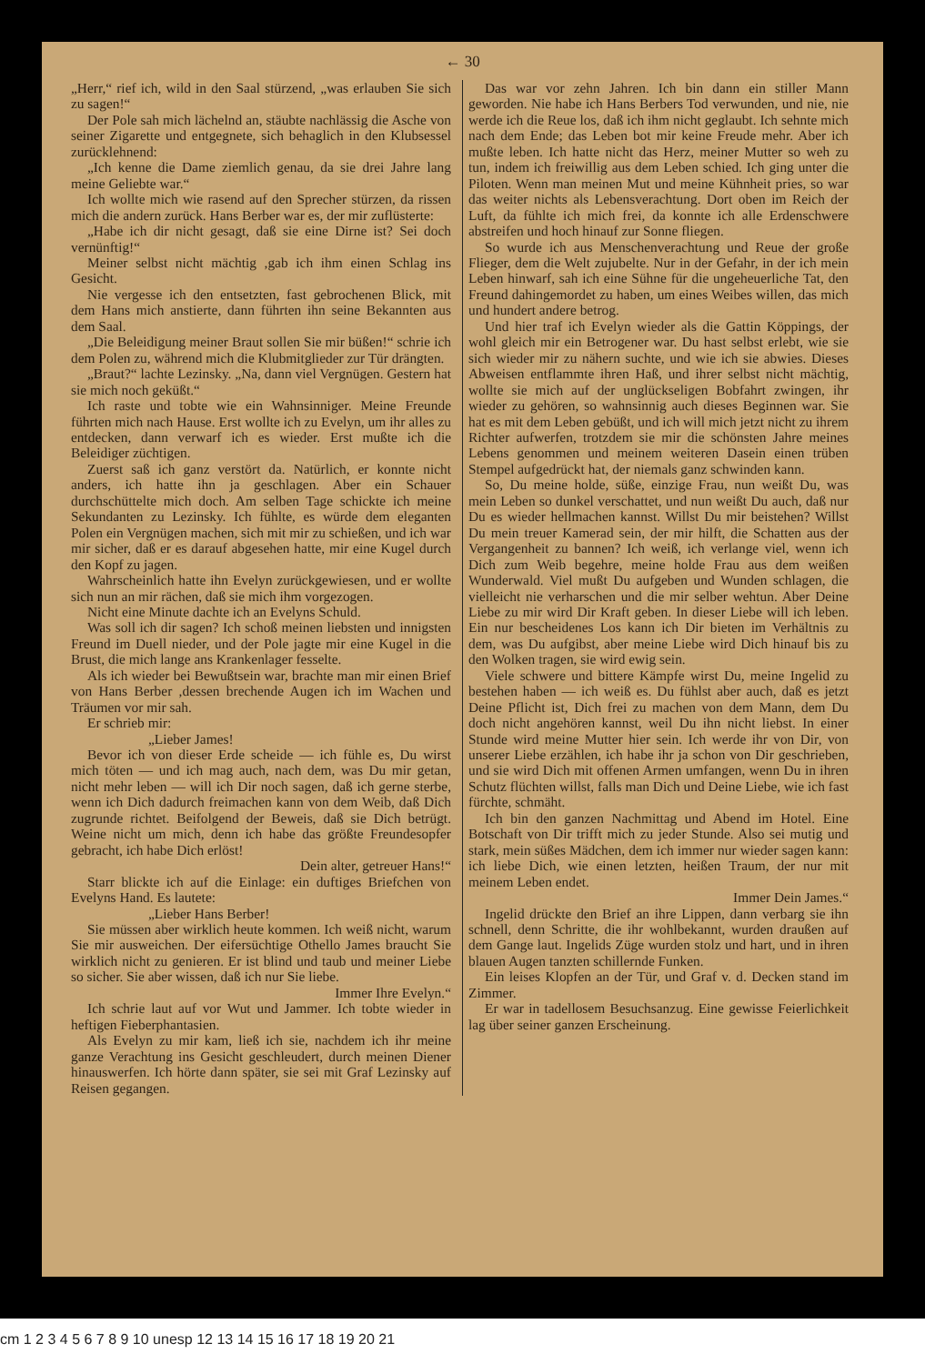← 30
„Herr,“ rief ich, wild in den Saal stürzend, „was erlauben Sie sich zu sagen!“
Der Pole sah mich lächelnd an, stäubte nachlässig die Asche von seiner Zigarette und entgegnete, sich behaglich in den Klubsessel zurücklehnend:
„Ich kenne die Dame ziemlich genau, da sie drei Jahre lang meine Geliebte war.“
Ich wollte mich wie rasend auf den Sprecher stürzen, da rissen mich die andern zurück. Hans Berber war es, der mir zuflüsterte:
„Habe ich dir nicht gesagt, daß sie eine Dirne ist? Sei doch vernünftig!“
Meiner selbst nicht mächtig ,gab ich ihm einen Schlag ins Gesicht.
Nie vergesse ich den entsetzten, fast gebrochenen Blick, mit dem Hans mich anstierte, dann führten ihn seine Bekannten aus dem Saal.
„Die Beleidigung meiner Braut sollen Sie mir büßen!“ schrie ich dem Polen zu, während mich die Klubmitglieder zur Tür drängten.
„Braut?“ lachte Lezinsky. „Na, dann viel Vergnügen. Gestern hat sie mich noch geküßt.“
Ich raste und tobte wie ein Wahnsinniger. Meine Freunde führten mich nach Hause. Erst wollte ich zu Evelyn, um ihr alles zu entdecken, dann verwarf ich es wieder. Erst mußte ich die Beleidiger züchtigen.
Zuerst saß ich ganz verstört da. Natürlich, er konnte nicht anders, ich hatte ihn ja geschlagen. Aber ein Schauer durchschüttelte mich doch. Am selben Tage schickte ich meine Sekundanten zu Lezinsky. Ich fühlte, es würde dem eleganten Polen ein Vergnügen machen, sich mit mir zu schießen, und ich war mir sicher, daß er es darauf abgesehen hatte, mir eine Kugel durch den Kopf zu jagen.
Wahrscheinlich hatte ihn Evelyn zurückgewiesen, und er wollte sich nun an mir rächen, daß sie mich ihm vorgezogen.
Nicht eine Minute dachte ich an Evelyns Schuld.
Was soll ich dir sagen? Ich schoß meinen liebsten und innigsten Freund im Duell nieder, und der Pole jagte mir eine Kugel in die Brust, die mich lange ans Krankenlager fesselte.
Als ich wieder bei Bewußtsein war, brachte man mir einen Brief von Hans Berber ,dessen brechende Augen ich im Wachen und Träumen vor mir sah.
Er schrieb mir:
„Lieber James!
Bevor ich von dieser Erde scheide — ich fühle es, Du wirst mich töten — und ich mag auch, nach dem, was Du mir getan, nicht mehr leben — will ich Dir noch sagen, daß ich gerne sterbe, wenn ich Dich dadurch freimachen kann von dem Weib, daß Dich zugrunde richtet. Beifolgend der Beweis, daß sie Dich betrügt. Weine nicht um mich, denn ich habe das größte Freundesopfer gebracht, ich habe Dich erlöst!
Dein alter, getreuer Hans!“
Starr blickte ich auf die Einlage: ein duftiges Briefchen von Evelyns Hand. Es lautete:
„Lieber Hans Berber!
Sie müssen aber wirklich heute kommen. Ich weiß nicht, warum Sie mir ausweichen. Der eifersüchtige Othello James braucht Sie wirklich nicht zu genieren. Er ist blind und taub und meiner Liebe so sicher. Sie aber wissen, daß ich nur Sie liebe.
Immer Ihre Evelyn.“
Ich schrie laut auf vor Wut und Jammer. Ich tobte wieder in heftigen Fieberphantasien.
Als Evelyn zu mir kam, ließ ich sie, nachdem ich ihr meine ganze Verachtung ins Gesicht geschleudert, durch meinen Diener hinauswerfen. Ich hörte dann später, sie sei mit Graf Lezinsky auf Reisen gegangen.
Das war vor zehn Jahren. Ich bin dann ein stiller Mann geworden. Nie habe ich Hans Berbers Tod verwunden, und nie, nie werde ich die Reue los, daß ich ihm nicht geglaubt. Ich sehnte mich nach dem Ende; das Leben bot mir keine Freude mehr. Aber ich mußte leben. Ich hatte nicht das Herz, meiner Mutter so weh zu tun, indem ich freiwillig aus dem Leben schied. Ich ging unter die Piloten. Wenn man meinen Mut und meine Kühnheit pries, so war das weiter nichts als Lebensverachtung. Dort oben im Reich der Luft, da fühlte ich mich frei, da konnte ich alle Erdenschwere abstreifen und hoch hinauf zur Sonne fliegen.
So wurde ich aus Menschenverachtung und Reue der große Flieger, dem die Welt zujubelte. Nur in der Gefahr, in der ich mein Leben hinwarf, sah ich eine Sühne für die ungeheuerliche Tat, den Freund dahingemordet zu haben, um eines Weibes willen, das mich und hundert andere betrog.
Und hier traf ich Evelyn wieder als die Gattin Köppings, der wohl gleich mir ein Betrogener war. Du hast selbst erlebt, wie sie sich wieder mir zu nähern suchte, und wie ich sie abwies. Dieses Abweisen entflammte ihren Haß, und ihrer selbst nicht mächtig, wollte sie mich auf der unglückseligen Bobfahrt zwingen, ihr wieder zu gehören, so wahnsinnig auch dieses Beginnen war. Sie hat es mit dem Leben gebüßt, und ich will mich jetzt nicht zu ihrem Richter aufwerfen, trotzdem sie mir die schönsten Jahre meines Lebens genommen und meinem weiteren Dasein einen trüben Stempel aufgedrückt hat, der niemals ganz schwinden kann.
So, Du meine holde, süße, einzige Frau, nun weißt Du, was mein Leben so dunkel verschattet, und nun weißt Du auch, daß nur Du es wieder hellmachen kannst. Willst Du mir beistehen? Willst Du mein treuer Kamerad sein, der mir hilft, die Schatten aus der Vergangenheit zu bannen? Ich weiß, ich verlange viel, wenn ich Dich zum Weib begehre, meine holde Frau aus dem weißen Wunderwald. Viel mußt Du aufgeben und Wunden schlagen, die vielleicht nie verharschen und die mir selber wehtun. Aber Deine Liebe zu mir wird Dir Kraft geben. In dieser Liebe will ich leben. Ein nur bescheidenes Los kann ich Dir bieten im Verhältnis zu dem, was Du aufgibst, aber meine Liebe wird Dich hinauf bis zu den Wolken tragen, sie wird ewig sein.
Viele schwere und bittere Kämpfe wirst Du, meine Ingelid zu bestehen haben — ich weiß es. Du fühlst aber auch, daß es jetzt Deine Pflicht ist, Dich frei zu machen von dem Mann, dem Du doch nicht angehören kannst, weil Du ihn nicht liebst. In einer Stunde wird meine Mutter hier sein. Ich werde ihr von Dir, von unserer Liebe erzählen, ich habe ihr ja schon von Dir geschrieben, und sie wird Dich mit offenen Armen umfangen, wenn Du in ihren Schutz flüchten willst, falls man Dich und Deine Liebe, wie ich fast fürchte, schmäht.
Ich bin den ganzen Nachmittag und Abend im Hotel. Eine Botschaft von Dir trifft mich zu jeder Stunde. Also sei mutig und stark, mein süßes Mädchen, dem ich immer nur wieder sagen kann: ich liebe Dich, wie einen letzten, heißen Traum, der nur mit meinem Leben endet.
Immer Dein James.“
Ingelid drückte den Brief an ihre Lippen, dann verbarg sie ihn schnell, denn Schritte, die ihr wohlbekannt, wurden draußen auf dem Gange laut. Ingelids Züge wurden stolz und hart, und in ihren blauen Augen tanzten schillernde Funken.
Ein leises Klopfen an der Tür, und Graf v. d. Decken stand im Zimmer.
Er war in tadellosem Besuchsanzug. Eine gewisse Feierlichkeit lag über seiner ganzen Erscheinung.
cm 1 2 3 4 5 6 7 8 9 10 unesp 12 13 14 15 16 17 18 19 20 21